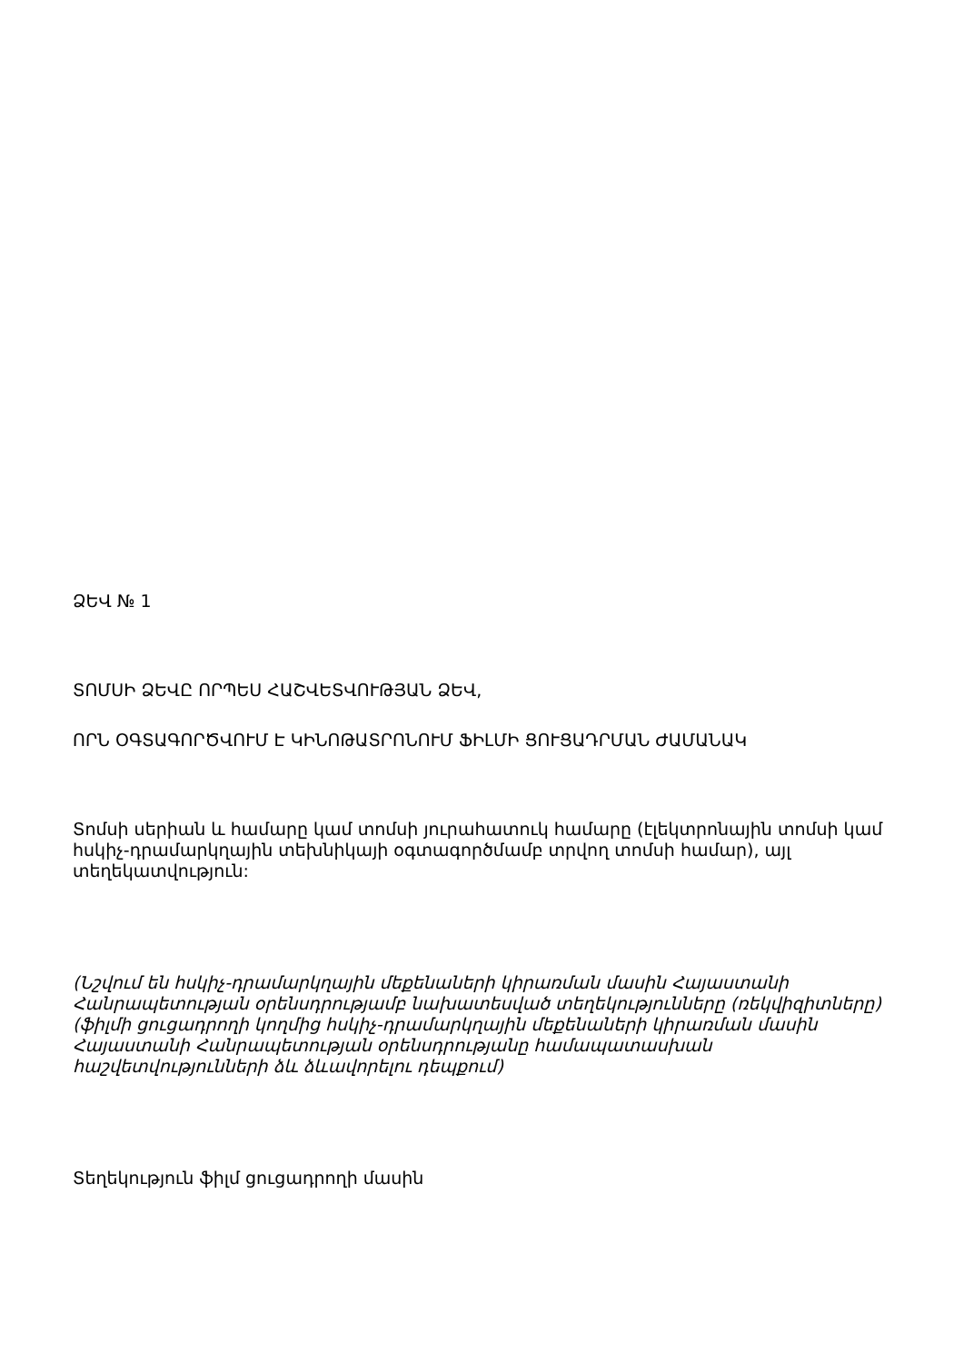ՁԵՎ № 1
ՏՈՄՍԻ ՁԵՎԸ ՈՐՊԵՍ ՀԱՇՎԵՏՎՈՒԹՅԱՆ ՁԵՎ,
ՈՐՆ ՕԳՏԱԳՈՐԾՎՈՒՄ Է ԿԻՆՈԹԱՏՐՈՆՈՒՄ ՖԻԼՄԻ ՑՈՒՑԱԴՐՄԱՆ ԺԱՄԱՆԱԿ
Տոմսի սերիան և համարը կամ տոմսի յուրահատուկ համարը (էլեկտրոնային տոմսի կամ հսկիչ-դրամարկղային տեխնիկայի օգտագործմամբ տրվող տոմսի համար), այլ տեղեկատվություն:
(Նշվում են հսկիչ-դրամարկղային մեքենաների կիրառման մասին Հայաստանի Հանրապետության օրենսդրությամբ նախատեսված տեղեկությունները (ռեկվիզիտները) (ֆիլմի ցուցադրողի կողմից հսկիչ-դրամարկղային մեքենաների կիրառման մասին Հայաստանի Հանրապետության օրենսդրությանը համապատասխան հաշվետվությունների ձև ձևավորելու դեպքում)
Տեղեկություն ֆիլմ ցուցադրողի մասին